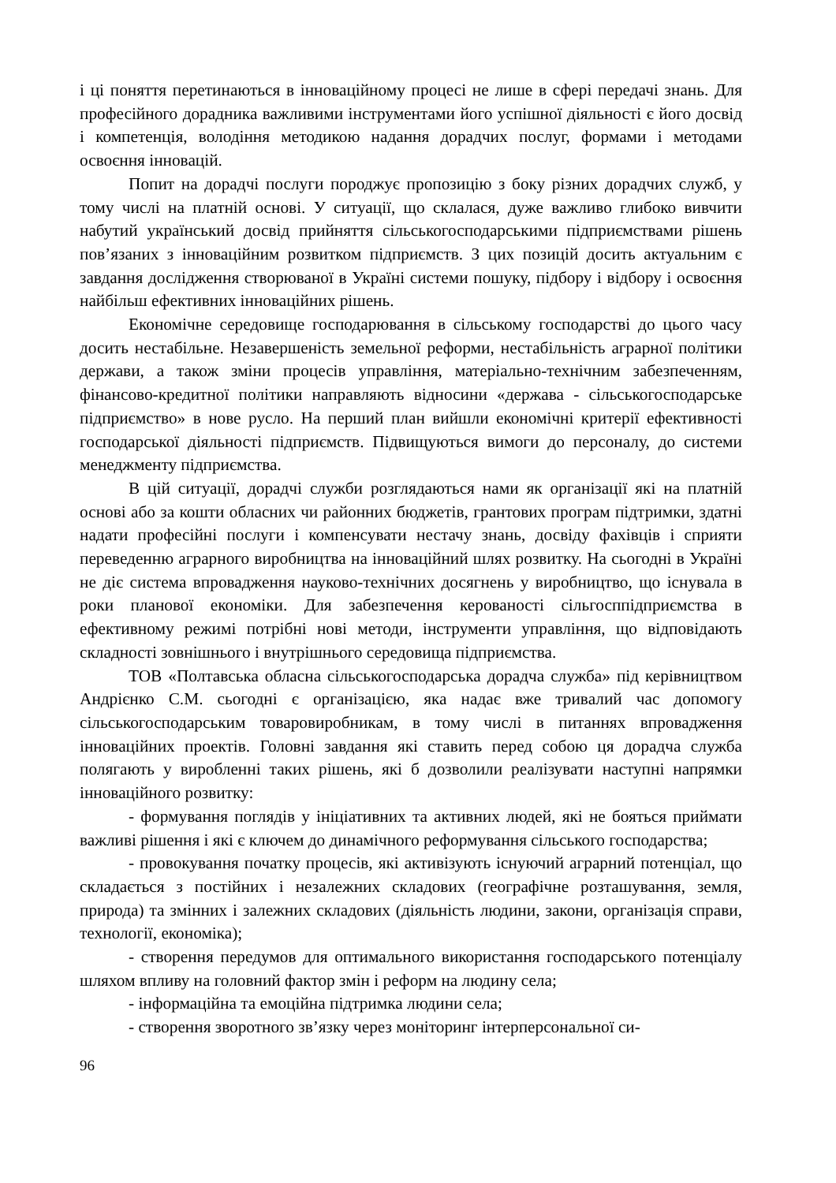і ці поняття перетинаються в інноваційному процесі не лише в сфері передачі знань. Для професійного дорадника важливими інструментами його успішної діяльності є його досвід і компетенція, володіння методикою надання дорадчих послуг, формами і методами освоєння інновацій.
Попит на дорадчі послуги породжує пропозицію з боку різних дорадчих служб, у тому числі на платній основі. У ситуації, що склалася, дуже важливо глибоко вивчити набутий український досвід прийняття сільськогосподарськими підприємствами рішень пов’язаних з інноваційним розвитком підприємств. З цих позицій досить актуальним є завдання дослідження створюваної в Україні системи пошуку, підбору і відбору і освоєння найбільш ефективних інноваційних рішень.
Економічне середовище господарювання в сільському господарстві до цього часу досить нестабільне. Незавершеність земельної реформи, нестабільність аграрної політики держави, а також зміни процесів управління, матеріально-технічним забезпеченням, фінансово-кредитної політики направляють відносини «держава - сільськогосподарське підприємство» в нове русло. На перший план вийшли економічні критерії ефективності господарської діяльності підприємств. Підвищуються вимоги до персоналу, до системи менеджменту підприємства.
В цій ситуації, дорадчі служби розглядаються нами як організації які на платній основі або за кошти обласних чи районних бюджетів, грантових програм підтримки, здатні надати професійні послуги і компенсувати нестачу знань, досвіду фахівців і сприяти переведенню аграрного виробництва на інноваційний шлях розвитку. На сьогодні в Україні не діє система впровадження науково-технічних досягнень у виробництво, що існувала в роки планової економіки. Для забезпечення керованості сільгосппідприємства в ефективному режимі потрібні нові методи, інструменти управління, що відповідають складності зовнішнього і внутрішнього середовища підприємства.
ТОВ «Полтавська обласна сільськогосподарська дорадча служба» під керівництвом Андрієнко С.М. сьогодні є організацією, яка надає вже тривалий час допомогу сільськогосподарським товаровиробникам, в тому числі в питаннях впровадження інноваційних проектів. Головні завдання які ставить перед собою ця дорадча служба полягають у виробленні таких рішень, які б дозволили реалізувати наступні напрямки інноваційного розвитку:
- формування поглядів у ініціативних та активних людей, які не бояться приймати важливі рішення і які є ключем до динамічного реформування сільського господарства;
- провокування початку процесів, які активізують існуючий аграрний потенціал, що складається з постійних і незалежних складових (географічне розташування, земля, природа) та змінних і залежних складових (діяльність людини, закони, організація справи, технології, економіка);
- створення передумов для оптимального використання господарського потенціалу шляхом впливу на головний фактор змін і реформ на людину села;
- інформаційна та емоційна підтримка людини села;
- створення зворотного зв’язку через моніторинг інтерперсональної си-
96